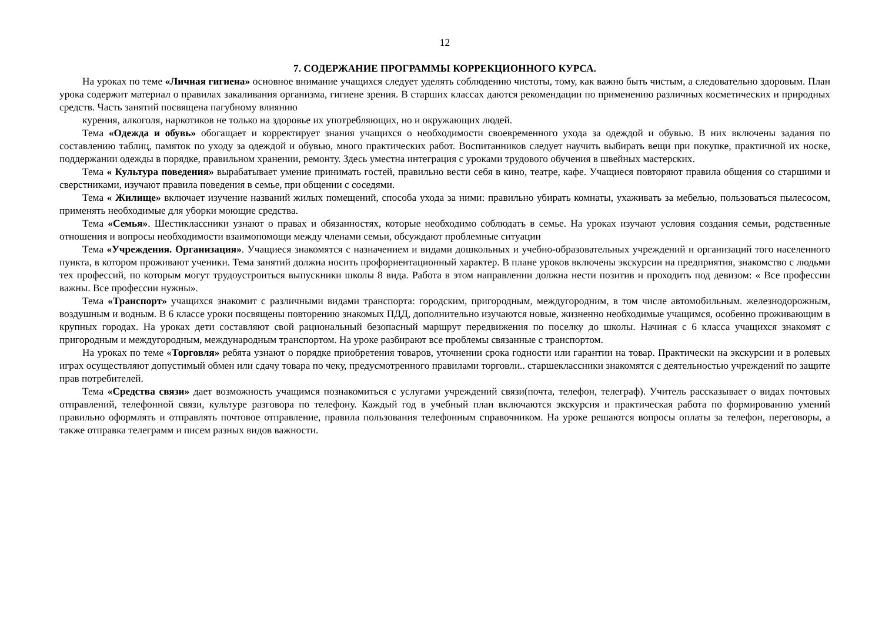12
7. СОДЕРЖАНИЕ ПРОГРАММЫ КОРРЕКЦИОННОГО КУРСА.
На уроках по теме «Личная гигиена» основное внимание учащихся следует уделять соблюдению чистоты, тому, как важно быть чистым, а следовательно здоровым. План урока содержит материал о правилах закаливания организма, гигиене зрения. В старших классах даются рекомендации по применению различных косметических и природных средств. Часть занятий посвящена пагубному влиянию
курения, алкоголя, наркотиков не только на здоровье их употребляющих, но и окружающих людей.
Тема «Одежда и обувь» обогащает и корректирует знания учащихся о необходимости своевременного ухода за одеждой и обувью. В них включены задания по составлению таблиц, памяток по уходу за одеждой и обувью, много практических работ. Воспитанников следует научить выбирать вещи при покупке, практичной их носке, поддержании одежды в порядке, правильном хранении, ремонту. Здесь уместна интеграция с уроками трудового обучения в швейных мастерских.
Тема « Культура поведения» вырабатывает умение принимать гостей, правильно вести себя в кино, театре, кафе. Учащиеся повторяют правила общения со старшими и сверстниками, изучают правила поведения в семье, при общении с соседями.
Тема « Жилище» включает изучение названий жилых помещений, способа ухода за ними: правильно убирать комнаты, ухаживать за мебелью, пользоваться пылесосом, применять необходимые для уборки моющие средства.
Тема «Семья». Шестиклассники узнают о правах и обязанностях, которые необходимо соблюдать в семье. На уроках изучают условия создания семьи, родственные отношения и вопросы необходимости взаимопомощи между членами семьи, обсуждают проблемные ситуации
Тема «Учреждения. Организация». Учащиеся знакомятся с назначением и видами дошкольных и учебно-образовательных учреждений и организаций того населенного пункта, в котором проживают ученики. Тема занятий должна носить профориентационный характер. В плане уроков включены экскурсии на предприятия, знакомство с людьми тех профессий, по которым могут трудоустроиться выпускники школы 8 вида. Работа в этом направлении должна нести позитив и проходить под девизом: « Все профессии важны. Все профессии нужны».
Тема «Транспорт» учащихся знакомит с различными видами транспорта: городским, пригородным, междугородним, в том числе автомобильным. железнодорожным, воздушным и водным. В 6 классе уроки посвящены повторению знакомых ПДД, дополнительно изучаются новые, жизненно необходимые учащимся, особенно проживающим в крупных городах. На уроках дети составляют свой рациональный безопасный маршрут передвижения по поселку до школы. Начиная с 6 класса учащихся знакомят с пригородным и междугородным, международным транспортом. На уроке разбирают все проблемы связанные с транспортом.
На уроках по теме «Торговля» ребята узнают о порядке приобретения товаров, уточнении срока годности или гарантии на товар. Практически на экскурсии и в ролевых играх осуществляют допустимый обмен или сдачу товара по чеку, предусмотренного правилами торговли.. старшеклассники знакомятся с деятельностью учреждений по защите прав потребителей.
Тема «Средства связи» дает возможность учащимся познакомиться с услугами учреждений связи(почта, телефон, телеграф). Учитель рассказывает о видах почтовых отправлений, телефонной связи, культуре разговора по телефону. Каждый год в учебный план включаются экскурсия и практическая работа по формированию умений правильно оформлять и отправлять почтовое отправление, правила пользования телефонным справочником. На уроке решаются вопросы оплаты за телефон, переговоры, а также отправка телеграмм и писем разных видов важности.